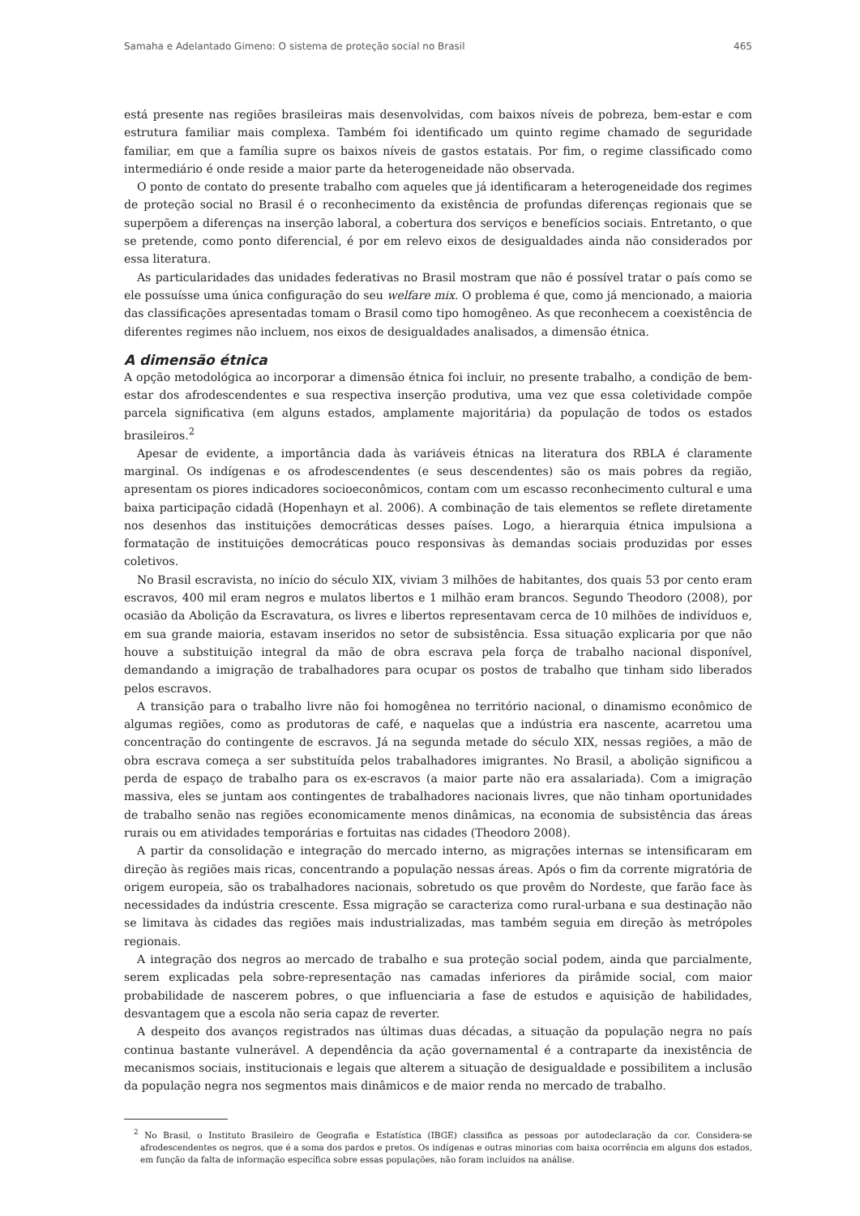Samaha e Adelantado Gimeno: O sistema de proteção social no Brasil 465
está presente nas regiões brasileiras mais desenvolvidas, com baixos níveis de pobreza, bem-estar e com estrutura familiar mais complexa. Também foi identificado um quinto regime chamado de seguridade familiar, em que a família supre os baixos níveis de gastos estatais. Por fim, o regime classificado como intermediário é onde reside a maior parte da heterogeneidade não observada.
O ponto de contato do presente trabalho com aqueles que já identificaram a heterogeneidade dos regimes de proteção social no Brasil é o reconhecimento da existência de profundas diferenças regionais que se superpõem a diferenças na inserção laboral, a cobertura dos serviços e benefícios sociais. Entretanto, o que se pretende, como ponto diferencial, é por em relevo eixos de desigualdades ainda não considerados por essa literatura.
As particularidades das unidades federativas no Brasil mostram que não é possível tratar o país como se ele possuísse uma única configuração do seu welfare mix. O problema é que, como já mencionado, a maioria das classificações apresentadas tomam o Brasil como tipo homogêneo. As que reconhecem a coexistência de diferentes regimes não incluem, nos eixos de desigualdades analisados, a dimensão étnica.
A dimensão étnica
A opção metodológica ao incorporar a dimensão étnica foi incluir, no presente trabalho, a condição de bem-estar dos afrodescendentes e sua respectiva inserção produtiva, uma vez que essa coletividade compõe parcela significativa (em alguns estados, amplamente majoritária) da população de todos os estados brasileiros.<sup>2</sup>
Apesar de evidente, a importância dada às variáveis étnicas na literatura dos RBLA é claramente marginal. Os indígenas e os afrodescendentes (e seus descendentes) são os mais pobres da região, apresentam os piores indicadores socioeconômicos, contam com um escasso reconhecimento cultural e uma baixa participação cidadã (Hopenhayn et al. 2006). A combinação de tais elementos se reflete diretamente nos desenhos das instituições democráticas desses países. Logo, a hierarquia étnica impulsiona a formatação de instituições democráticas pouco responsivas às demandas sociais produzidas por esses coletivos.
No Brasil escravista, no início do século XIX, viviam 3 milhões de habitantes, dos quais 53 por cento eram escravos, 400 mil eram negros e mulatos libertos e 1 milhão eram brancos. Segundo Theodoro (2008), por ocasião da Abolição da Escravatura, os livres e libertos representavam cerca de 10 milhões de indivíduos e, em sua grande maioria, estavam inseridos no setor de subsistência. Essa situação explicaria por que não houve a substituição integral da mão de obra escrava pela força de trabalho nacional disponível, demandando a imigração de trabalhadores para ocupar os postos de trabalho que tinham sido liberados pelos escravos.
A transição para o trabalho livre não foi homogênea no território nacional, o dinamismo econômico de algumas regiões, como as produtoras de café, e naquelas que a indústria era nascente, acarretou uma concentração do contingente de escravos. Já na segunda metade do século XIX, nessas regiões, a mão de obra escrava começa a ser substituída pelos trabalhadores imigrantes. No Brasil, a abolição significou a perda de espaço de trabalho para os ex-escravos (a maior parte não era assalariada). Com a imigração massiva, eles se juntam aos contingentes de trabalhadores nacionais livres, que não tinham oportunidades de trabalho senão nas regiões economicamente menos dinâmicas, na economia de subsistência das áreas rurais ou em atividades temporárias e fortuitas nas cidades (Theodoro 2008).
A partir da consolidação e integração do mercado interno, as migrações internas se intensificaram em direção às regiões mais ricas, concentrando a população nessas áreas. Após o fim da corrente migratória de origem europeia, são os trabalhadores nacionais, sobretudo os que provêm do Nordeste, que farão face às necessidades da indústria crescente. Essa migração se caracteriza como rural-urbana e sua destinação não se limitava às cidades das regiões mais industrializadas, mas também seguia em direção às metrópoles regionais.
A integração dos negros ao mercado de trabalho e sua proteção social podem, ainda que parcialmente, serem explicadas pela sobre-representação nas camadas inferiores da pirâmide social, com maior probabilidade de nascerem pobres, o que influenciaria a fase de estudos e aquisição de habilidades, desvantagem que a escola não seria capaz de reverter.
A despeito dos avanços registrados nas últimas duas décadas, a situação da população negra no país continua bastante vulnerável. A dependência da ação governamental é a contraparte da inexistência de mecanismos sociais, institucionais e legais que alterem a situação de desigualdade e possibilitem a inclusão da população negra nos segmentos mais dinâmicos e de maior renda no mercado de trabalho.
<sup>2</sup> No Brasil, o Instituto Brasileiro de Geografia e Estatística (IBGE) classifica as pessoas por autodeclaração da cor. Considera-se afrodescendentes os negros, que é a soma dos pardos e pretos. Os indígenas e outras minorias com baixa ocorrência em alguns dos estados, em função da falta de informação específica sobre essas populações, não foram incluídos na análise.